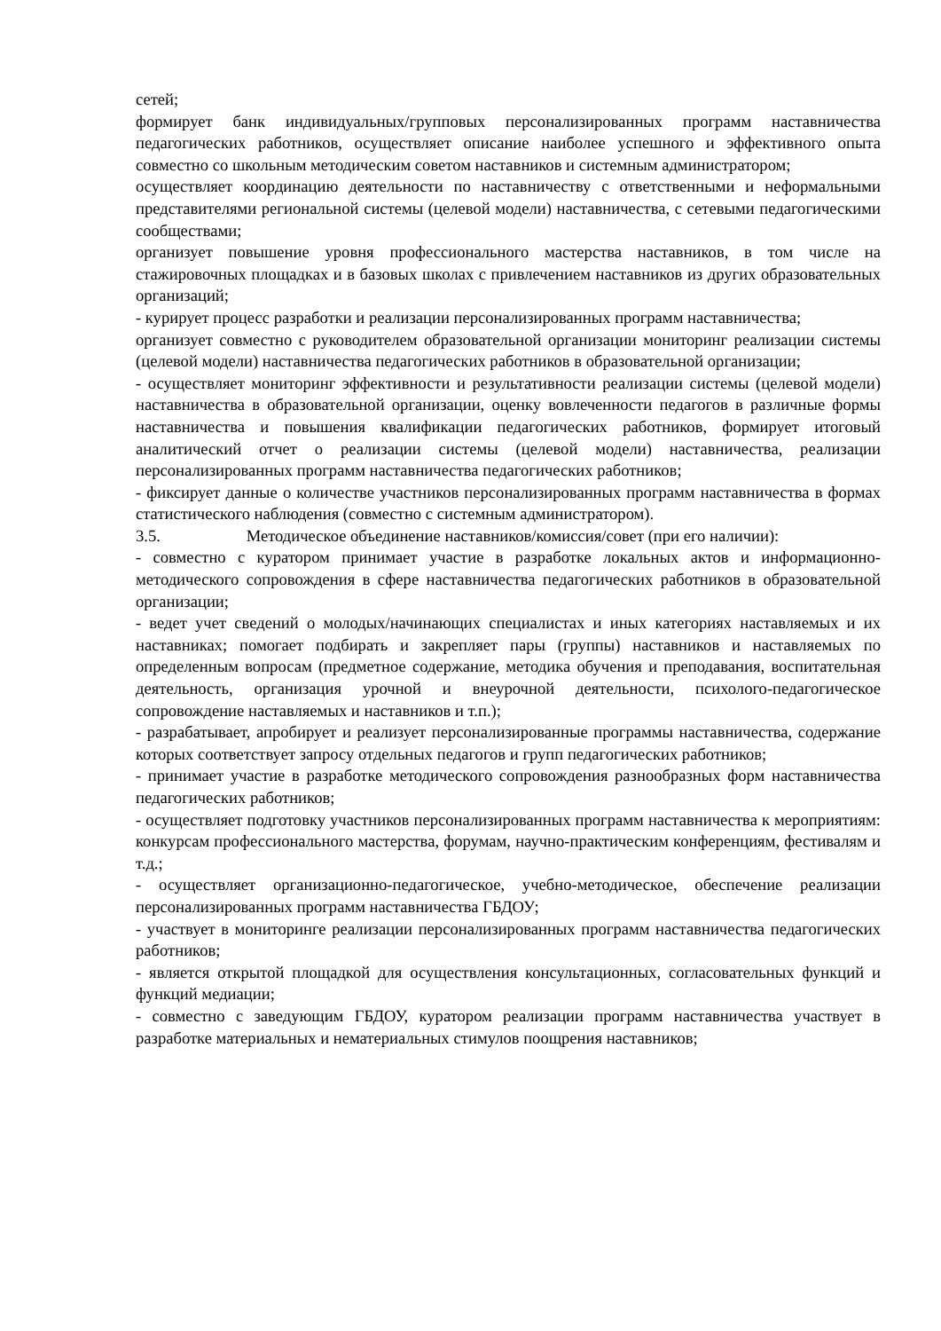сетей;
формирует банк индивидуальных/групповых персонализированных программ наставничества педагогических работников, осуществляет описание наиболее успешного и эффективного опыта совместно со школьным методическим советом наставников и системным администратором;
осуществляет координацию деятельности по наставничеству с ответственными и неформальными представителями региональной системы (целевой модели) наставничества, с сетевыми педагогическими сообществами;
организует повышение уровня профессионального мастерства наставников, в том числе на стажировочных площадках и в базовых школах с привлечением наставников из других образовательных организаций;
- курирует процесс разработки и реализации персонализированных программ наставничества;
организует совместно с руководителем образовательной организации мониторинг реализации системы (целевой модели) наставничества педагогических работников в образовательной организации;
- осуществляет мониторинг эффективности и результативности реализации системы (целевой модели) наставничества в образовательной организации, оценку вовлеченности педагогов в различные формы наставничества и повышения квалификации педагогических работников, формирует итоговый аналитический отчет о реализации системы (целевой модели) наставничества, реализации персонализированных программ наставничества педагогических работников;
- фиксирует данные о количестве участников персонализированных программ наставничества в формах статистического наблюдения (совместно с системным администратором).
3.5. Методическое объединение наставников/комиссия/совет (при его наличии):
- совместно с куратором принимает участие в разработке локальных актов и информационно-методического сопровождения в сфере наставничества педагогических работников в образовательной организации;
- ведет учет сведений о молодых/начинающих специалистах и иных категориях наставляемых и их наставниках; помогает подбирать и закрепляет пары (группы) наставников и наставляемых по определенным вопросам (предметное содержание, методика обучения и преподавания, воспитательная деятельность, организация урочной и внеурочной деятельности, психолого-педагогическое сопровождение наставляемых и наставников и т.п.);
- разрабатывает, апробирует и реализует персонализированные программы наставничества, содержание которых соответствует запросу отдельных педагогов и групп педагогических работников;
- принимает участие в разработке методического сопровождения разнообразных форм наставничества педагогических работников;
- осуществляет подготовку участников персонализированных программ наставничества к мероприятиям: конкурсам профессионального мастерства, форумам, научно-практическим конференциям, фестивалям и т.д.;
- осуществляет организационно-педагогическое, учебно-методическое, обеспечение реализации персонализированных программ наставничества ГБДОУ;
- участвует в мониторинге реализации персонализированных программ наставничества педагогических работников;
- является открытой площадкой для осуществления консультационных, согласовательных функций и функций медиации;
- совместно с заведующим ГБДОУ, куратором реализации программ наставничества участвует в разработке материальных и нематериальных стимулов поощрения наставников;